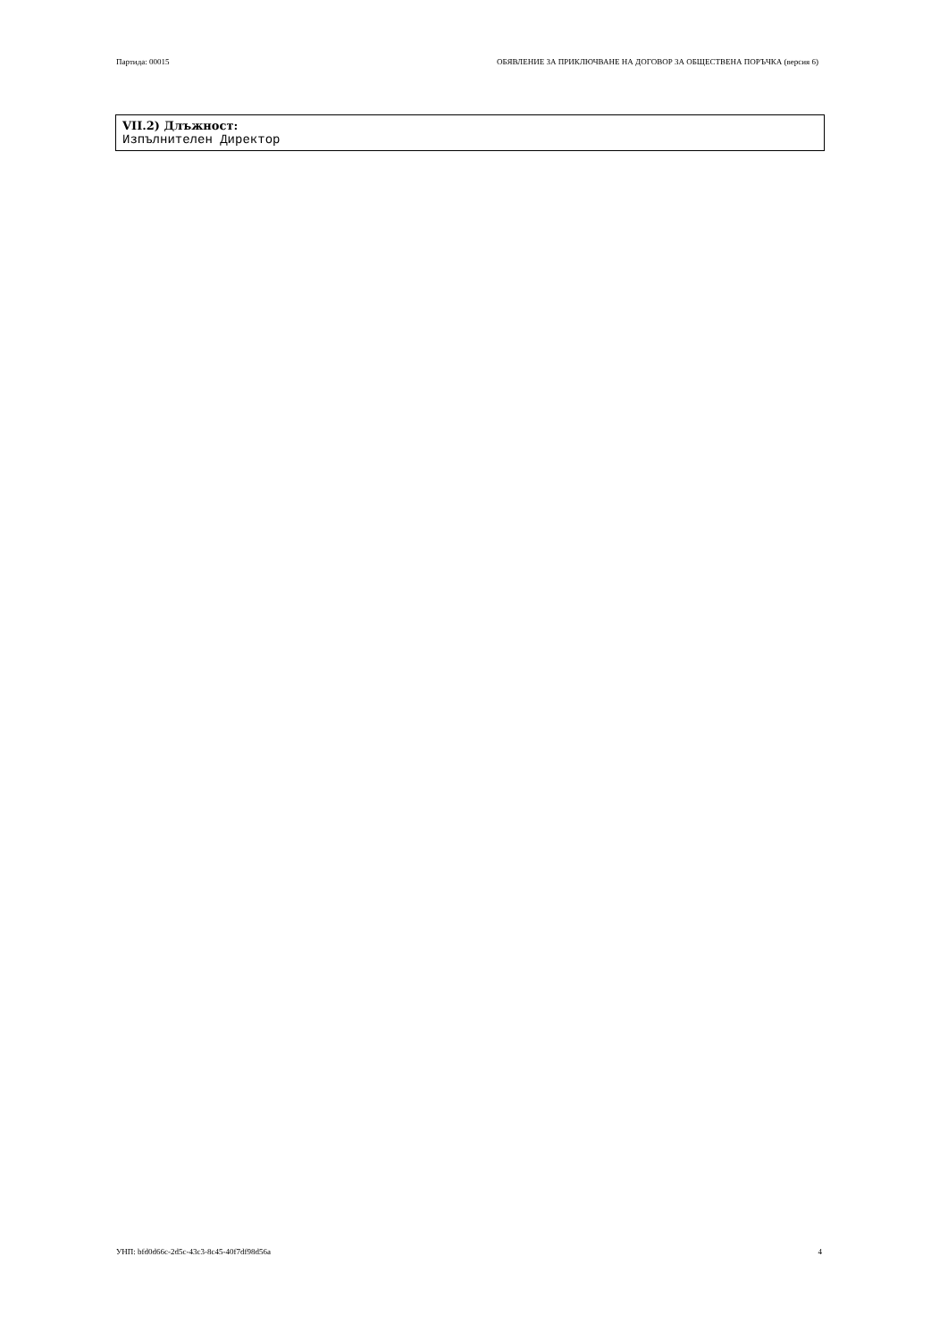Партида: 00015 ОБЯВЛЕНИЕ ЗА ПРИКЛЮЧВАНЕ НА ДОГОВОР ЗА ОБЩЕСТВЕНА ПОРЪЧКА (версия 6)
VII.2) Длъжност:
Изпълнителен Директор
УНП: bfd0d66c-2d5c-43c3-8c45-40f7df98d56a 4